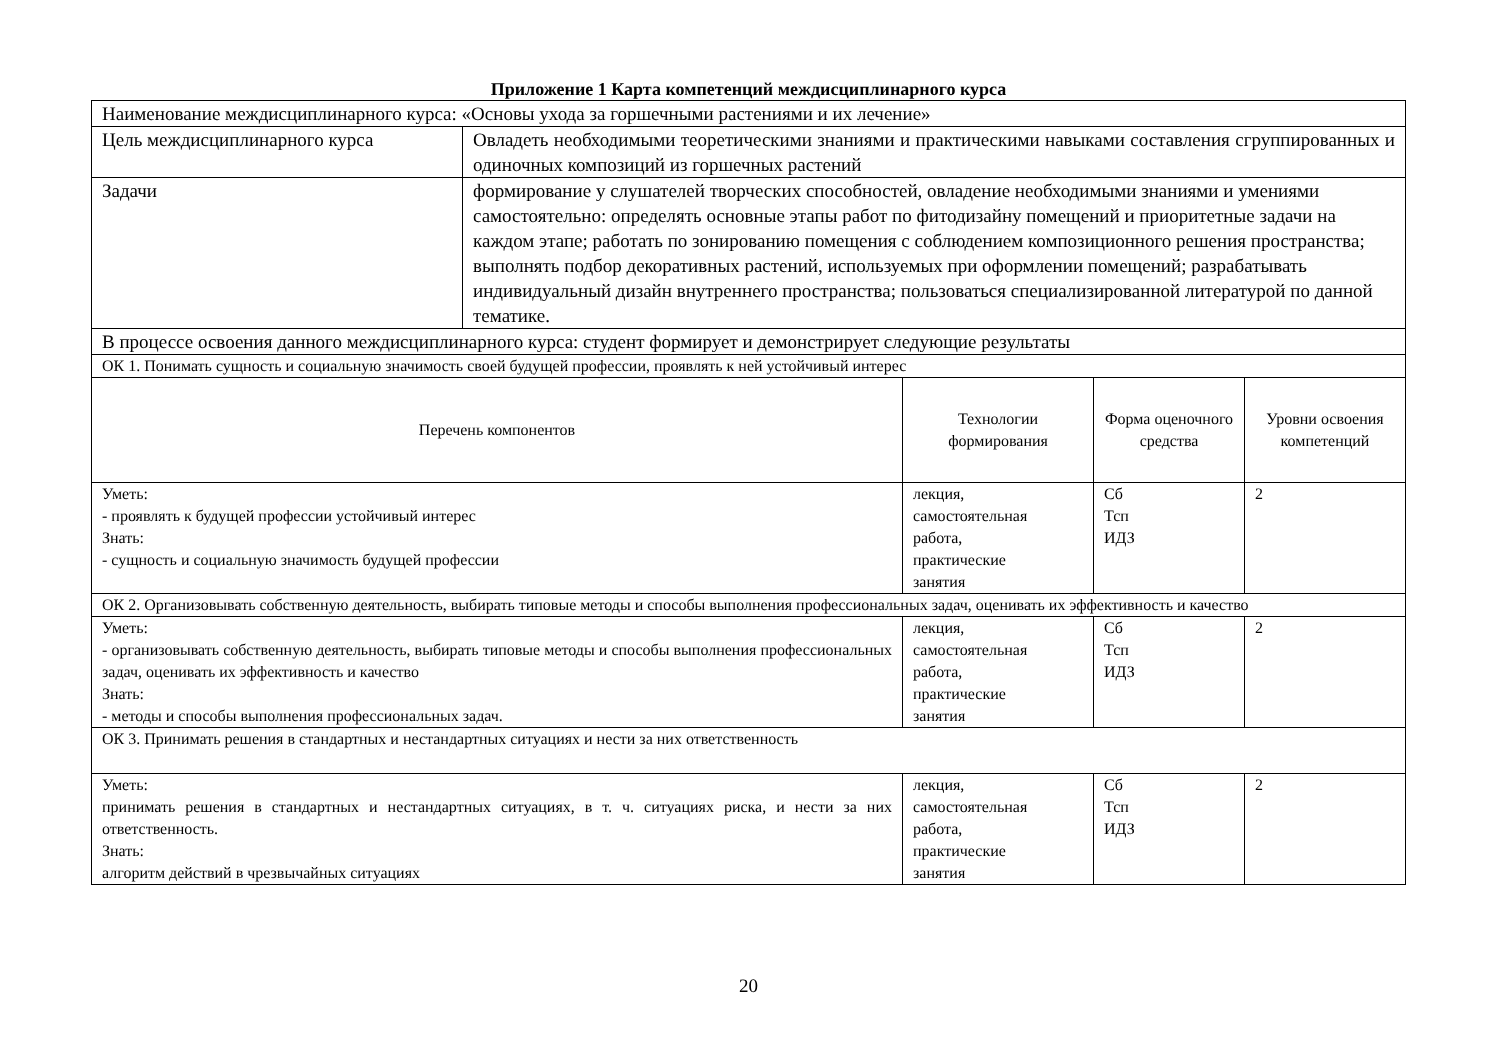Приложение 1 Карта компетенций междисциплинарного курса
| Наименование междисциплинарного курса: «Основы ухода за горшечными растениями и их лечение» | | | | |
| Цель междисциплинарного курса | Овладеть необходимыми теоретическими знаниями и практическими навыками составления сгруппированных и одиночных композиций из горшечных растений | | | |
| Задачи | формирование у слушателей творческих способностей, овладение необходимыми знаниями и умениями самостоятельно: определять основные этапы работ по фитодизайну помещений и приоритетные задачи на каждом этапе; работать по зонированию помещения с соблюдением композиционного решения пространства; выполнять подбор декоративных растений, используемых при оформлении помещений; разрабатывать индивидуальный дизайн внутреннего пространства; пользоваться специализированной литературой по данной тематике. | | | |
| В процессе освоения данного междисциплинарного курса: студент формирует и демонстрирует следующие результаты | | | | |
| ОК 1. Понимать сущность и социальную значимость своей будущей профессии, проявлять к ней устойчивый интерес | | | | |
| Перечень компонентов | | Технологии формирования | Форма оценочного средства | Уровни освоения компетенций |
| Уметь: - проявлять к будущей профессии устойчивый интерес Знать: - сущность и социальную значимость будущей профессии | | лекция, самостоятельная работа, практические занятия | Сб Тсп ИДЗ | 2 |
| ОК 2. Организовывать собственную деятельность, выбирать типовые методы и способы выполнения профессиональных задач, оценивать их эффективность и качество | | | | |
| Уметь: - организовывать собственную деятельность, выбирать типовые методы и способы выполнения профессиональных задач, оценивать их эффективность и качество Знать: - методы и способы выполнения профессиональных задач. | | лекция, самостоятельная работа, практические занятия | Сб Тсп ИДЗ | 2 |
| ОК 3. Принимать решения в стандартных и нестандартных ситуациях и нести за них ответственность | | | | |
| Уметь: принимать решения в стандартных и нестандартных ситуациях, в т. ч. ситуациях риска, и нести за них ответственность. Знать: алгоритм действий в чрезвычайных ситуациях | | лекция, самостоятельная работа, практические занятия | Сб Тсп ИДЗ | 2 |
20